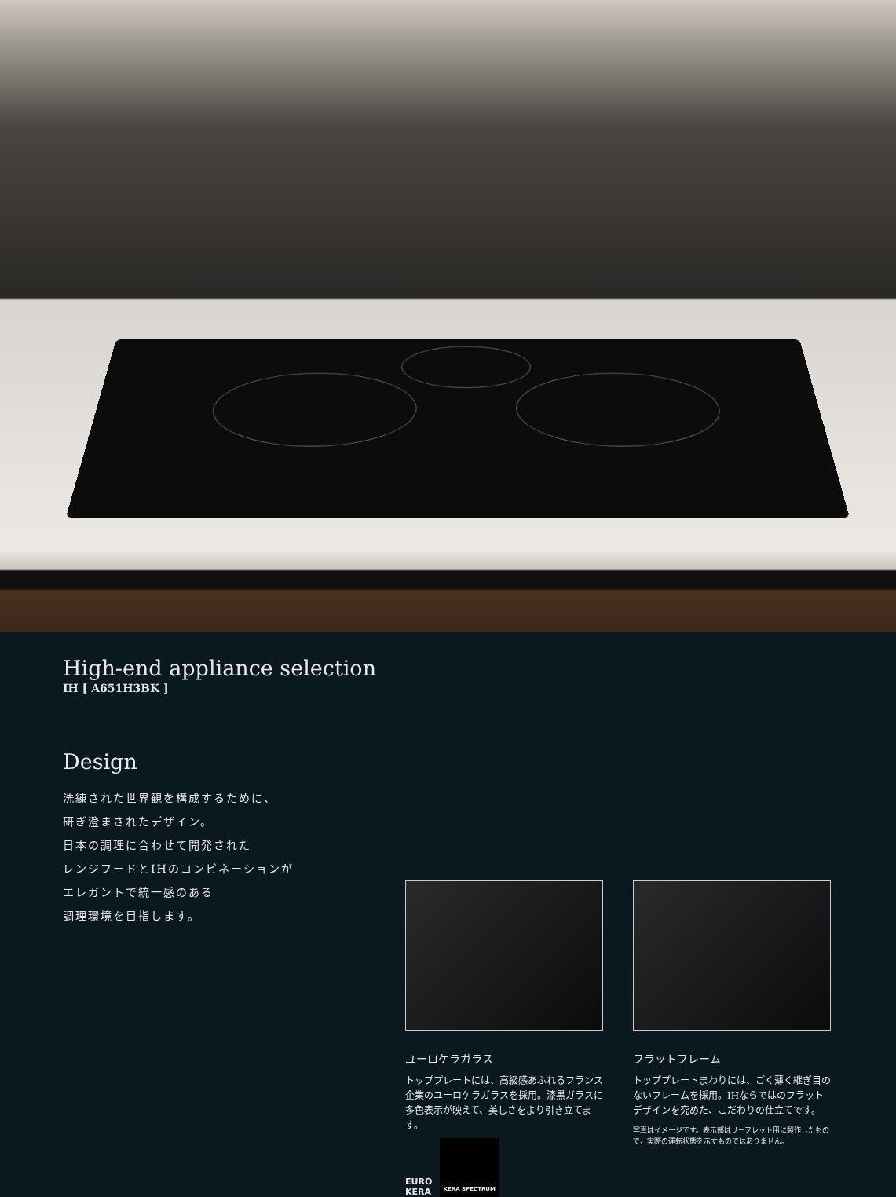High-end appliance selection
IH [ A651H3BK ]
Design
洗練された世界観を構成するために、
研ぎ澄まされたデザイン。
日本の調理に合わせて開発された
レンジフードとIHのコンビネーションが
エレガントで統一感のある
調理環境を目指します。
ユーロケラガラス
トッププレートには、高級感あふれるフランス企業のユーロケラガラスを採用。漆黒ガラスに多色表示が映えて、美しさをより引き立てます。
EURO
KERA
KERA SPECTRUM
フラットフレーム
トッププレートまわりには、ごく薄く継ぎ目のないフレームを採用。IHならではのフラットデザインを究めた、こだわりの仕立てです。
写真はイメージです。表示部はリーフレット用に製作したもので、実際の運転状態を示すものではありません。